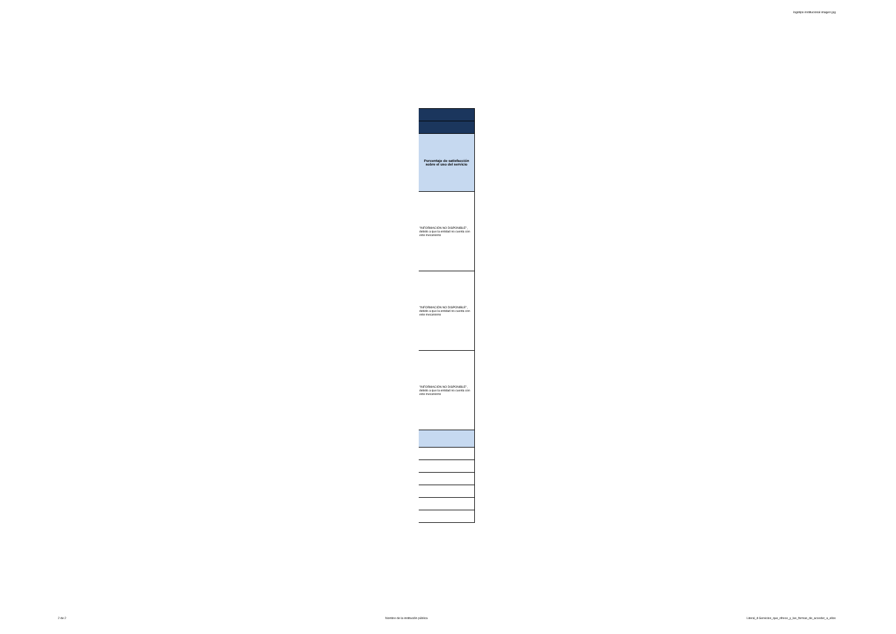logotipo institucional imagen jpg
| Porcentaje de satisfacción sobre el uso del servicio |
| "INFORMACIÓN NO DISPONIBLE", debido a que la entidad no cuenta con este mecanismo |
| "INFORMACIÓN NO DISPONIBLE", debido a que la entidad no cuenta con este mecanismo |
| "INFORMACIÓN NO DISPONIBLE", debido a que la entidad no cuenta con este mecanismo |
2 de 2 Nombre de la institución pública Literal_d-Servicios_que_ofrece_y_las_formas_de_acceder_a_ellos